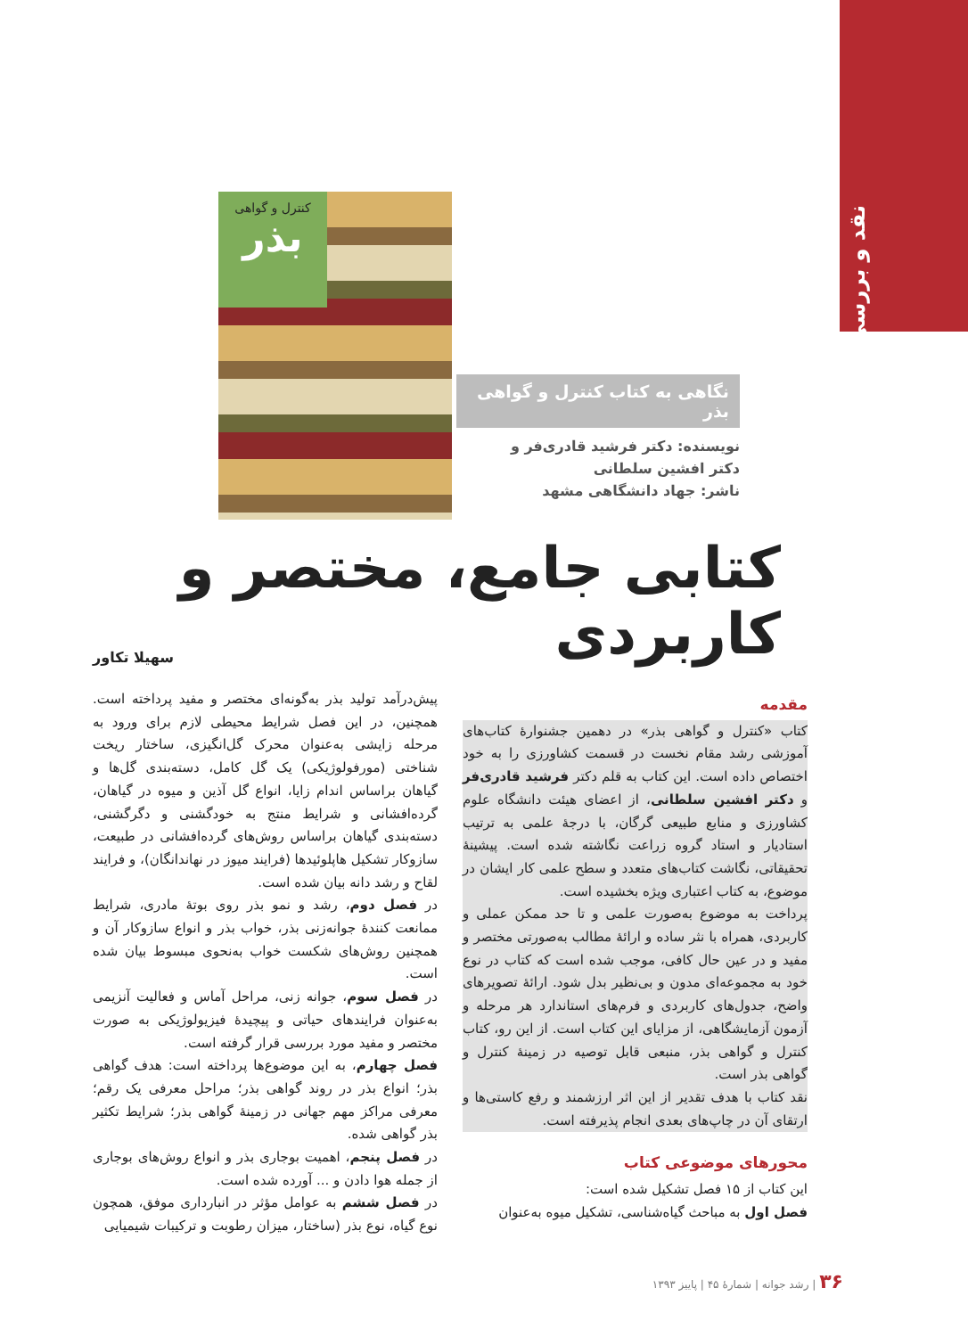نقد و بررسی
کنترل و گواهی
بذر
نگاهی به کتاب کنترل و گواهی بذر
نویسنده: دکتر فرشید قادری‌فر و
دکتر افشین سلطانی
ناشر: جهاد دانشگاهی مشهد
کتابی جامع، مختصر و کاربردی
سهیلا تکاور
مقدمه
کتاب «کنترل و گواهی بذر» در دهمین جشنوارهٔ کتاب‌های آموزشی رشد مقام نخست در قسمت کشاورزی را به خود اختصاص داده است. این کتاب به قلم دکتر فرشید قادری‌فر و دکتر افشین سلطانی، از اعضای هیئت دانشگاه علوم کشاورزی و منابع طبیعی گرگان، با درجهٔ علمی به ترتیب استادیار و استاد گروه زراعت نگاشته شده است. پیشینهٔ تحقیقاتی، نگاشت کتاب‌های متعدد و سطح علمی کار ایشان در موضوع، به کتاب اعتباری ویژه بخشیده است.
پرداخت به موضوع به‌صورت علمی و تا حد ممکن عملی و کاربردی، همراه با نثر ساده و ارائهٔ مطالب به‌صورتی مختصر و مفید و در عین حال کافی، موجب شده است که کتاب در نوع خود به مجموعه‌ای مدون و بی‌نظیر بدل شود. ارائهٔ تصویرهای واضح، جدول‌های کاربردی و فرم‌های استاندارد هر مرحله و آزمون آزمایشگاهی، از مزایای این کتاب است. از این رو، کتاب کنترل و گواهی بذر، منبعی قابل توصیه در زمینهٔ کنترل و گواهی بذر است.
نقد کتاب با هدف تقدیر از این اثر ارزشمند و رفع کاستی‌ها و ارتقای آن در چاپ‌های بعدی انجام پذیرفته است.
محورهای موضوعی کتاب
این کتاب از ۱۵ فصل تشکیل شده است:
فصل اول به مباحث گیاه‌شناسی، تشکیل میوه به‌عنوان
پیش‌درآمد تولید بذر به‌گونه‌ای مختصر و مفید پرداخته است. همچنین، در این فصل شرایط محیطی لازم برای ورود به مرحله زایشی به‌عنوان محرک گل‌انگیزی، ساختار ریخت شناختی (مورفولوژیکی) یک گل کامل، دسته‌بندی گل‌ها و گیاهان براساس اندام زایا، انواع گل آذین و میوه در گیاهان، گرده‌افشانی و شرایط منتج به خودگشنی و دگرگشنی، دسته‌بندی گیاهان براساس روش‌های گرده‌افشانی در طبیعت، سازوکار تشکیل هاپلوئیدها (فرایند میوز در نهاندانگان)، و فرایند لقاح و رشد دانه بیان شده است.
در فصل دوم، رشد و نمو بذر روی بوتهٔ مادری، شرایط ممانعت کنندهٔ جوانه‌زنی بذر، خواب بذر و انواع سازوکار آن و همچنین روش‌های شکست خواب به‌نحوی مبسوط بیان شده است.
در فصل سوم، جوانه زنی، مراحل آماس و فعالیت آنزیمی به‌عنوان فرایندهای حیاتی و پیچیدهٔ فیزیولوژیکی به صورت مختصر و مفید مورد بررسی قرار گرفته است.
فصل چهارم، به این موضوع‌ها پرداخته است: هدف گواهی بذر؛ انواع بذر در روند گواهی بذر؛ مراحل معرفی یک رقم؛ معرفی مراکز مهم جهانی در زمینهٔ گواهی بذر؛ شرایط تکثیر بذر گواهی شده.
در فصل پنجم، اهمیت بوجاری بذر و انواع روش‌های بوجاری از جمله هوا دادن و ... آورده شده است.
در فصل ششم به عوامل مؤثر در انبارداری موفق، همچون نوع گیاه، نوع بذر (ساختار، میزان رطوبت و ترکیبات شیمیایی
۳۶ | رشد جوانه | شمارهٔ ۴۵ | پاییز ۱۳۹۳